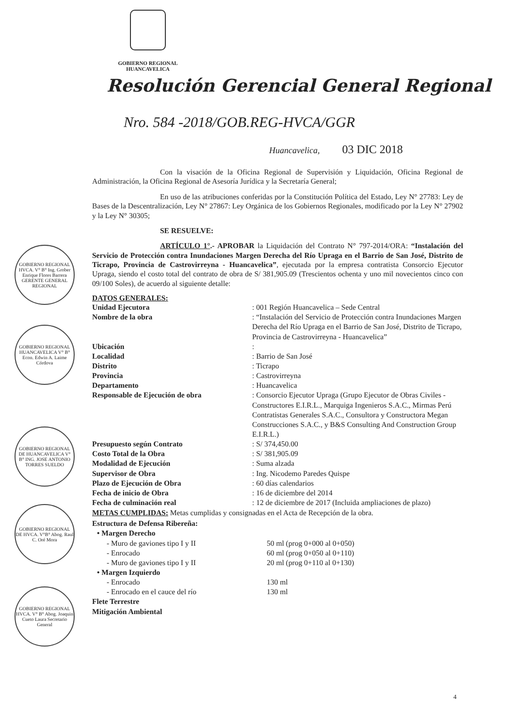GOBIERNO REGIONAL
HUANCAVELICA
Resolución Gerencial General Regional
Nro. 584 -2018/GOB.REG-HVCA/GGR
Huancavelica, 03 DIC 2018
GOBIERNO REGIONAL HVCA. V° B° Ing. Grober Enrique Flores Barrera GERENTE GENERAL REGIONAL
GOBIERNO REGIONAL HUANCAVELICA V° B° Econ. Edwin A. Laime Córdova
GOBIERNO REGIONAL DE HUANCAVELICA V° B° ING. JOSE ANTONIO TORRES SUELDO
GOBIERNO REGIONAL DE HVCA. V°B° Abog. Raul C. Oré Mora
GOBIERNO REGIONAL HVCA. V° B° Abog. Joaquin Cueto Laura Secretario General
Con la visación de la Oficina Regional de Supervisión y Liquidación, Oficina Regional de Administración, la Oficina Regional de Asesoría Jurídica y la Secretaría General;
En uso de las atribuciones conferidas por la Constitución Política del Estado, Ley N° 27783: Ley de Bases de la Descentralización, Ley N° 27867: Ley Orgánica de los Gobiernos Regionales, modificado por la Ley N° 27902 y la Ley N° 30305;
SE RESUELVE:
ARTÍCULO 1°.- APROBAR la Liquidación del Contrato N° 797-2014/ORA: “Instalación del Servicio de Protección contra Inundaciones Margen Derecha del Río Upraga en el Barrio de San José, Distrito de Ticrapo, Provincia de Castrovirreyna - Huancavelica”, ejecutada por la empresa contratista Consorcio Ejecutor Upraga, siendo el costo total del contrato de obra de S/ 381,905.09 (Trescientos ochenta y uno mil novecientos cinco con 09/100 Soles), de acuerdo al siguiente detalle:
DATOS GENERALES:
Unidad Ejecutora : 001 Región Huancavelica – Sede Central
Nombre de la obra : “Instalación del Servicio de Protección contra Inundaciones Margen Derecha del Río Upraga en el Barrio de San José, Distrito de Ticrapo, Provincia de Castrovirreyna - Huancavelica”
Ubicación :
Localidad : Barrio de San José
Distrito : Ticrapo
Provincia : Castrovirreyna
Departamento : Huancavelica
Responsable de Ejecución de obra : Consorcio Ejecutor Upraga (Grupo Ejecutor de Obras Civiles - Constructores E.I.R.L., Marquiga Ingenieros S.A.C., Mirmas Perú Contratistas Generales S.A.C., Consultora y Constructora Megan Construcciones S.A.C., y B&S Consulting And Construction Group E.I.R.L.)
Presupuesto según Contrato : S/ 374,450.00
Costo Total de la Obra : S/ 381,905.09
Modalidad de Ejecución : Suma alzada
Supervisor de Obra : Ing. Nicodemo Paredes Quispe
Plazo de Ejecución de Obra : 60 días calendarios
Fecha de inicio de Obra : 16 de diciembre del 2014
Fecha de culminación real : 12 de diciembre de 2017 (Incluida ampliaciones de plazo)
METAS CUMPLIDAS: Metas cumplidas y consignadas en el Acta de Recepción de la obra.
Estructura de Defensa Ribereña:
• Margen Derecho
- Muro de gaviones tipo I y II 50 ml (prog 0+000 al 0+050)
- Enrocado 60 ml (prog 0+050 al 0+110)
- Muro de gaviones tipo I y II 20 ml (prog 0+110 al 0+130)
• Margen Izquierdo
- Enrocado 130 ml
- Enrocado en el cauce del río 130 ml
Flete Terrestre
Mitigación Ambiental
4